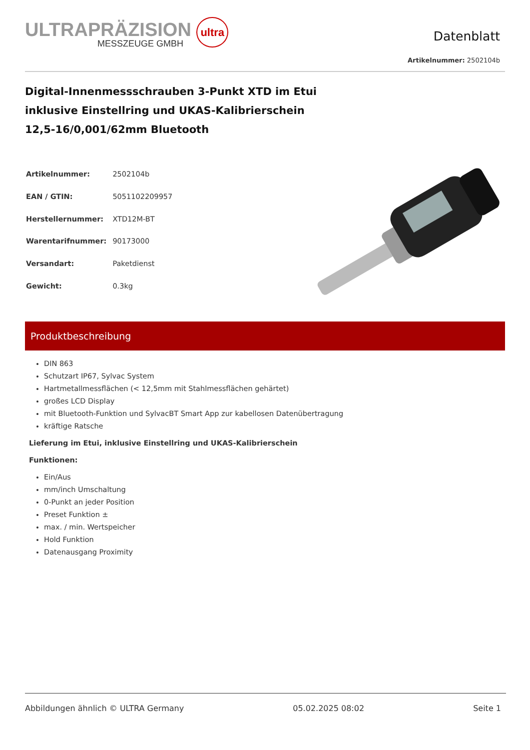ULTRAPRÄZISION ultra
MESSZEUGE GMBH
Datenblatt
Artikelnummer: 2502104b
Digital-Innenmessschrauben 3-Punkt XTD im Etui
inklusive Einstellring und UKAS-Kalibrierschein
12,5-16/0,001/62mm Bluetooth
| Artikelnummer: | 2502104b |
| EAN / GTIN: | 5051102209957 |
| Herstellernummer: | XTD12M-BT |
| Warentarifnummer: | 90173000 |
| Versandart: | Paketdienst |
| Gewicht: | 0.3kg |
Produktbeschreibung
DIN 863
Schutzart IP67, Sylvac System
Hartmetallmessflächen (< 12,5mm mit Stahlmessflächen gehärtet)
großes LCD Display
mit Bluetooth-Funktion und SylvacBT Smart App zur kabellosen Datenübertragung
kräftige Ratsche
Lieferung im Etui, inklusive Einstellring und UKAS-Kalibrierschein
Funktionen:
Ein/Aus
mm/inch Umschaltung
0-Punkt an jeder Position
Preset Funktion ±
max. / min. Wertspeicher
Hold Funktion
Datenausgang Proximity
Abbildungen ähnlich © ULTRA Germany 05.02.2025 08:02 Seite 1